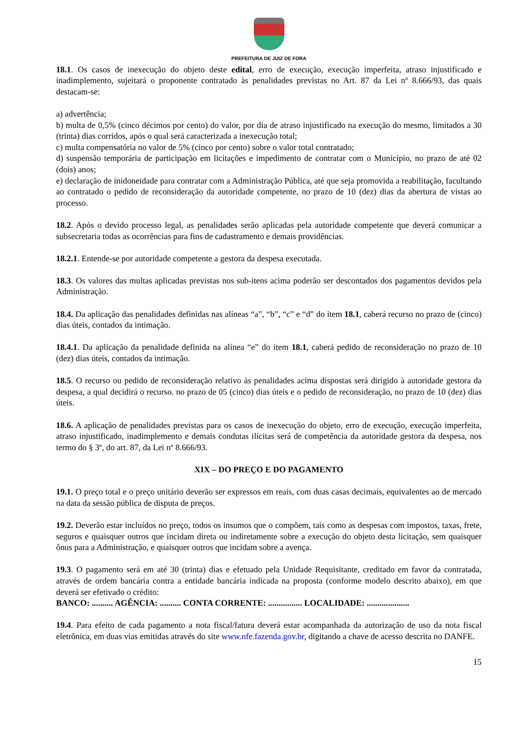PREFEITURA DE JUIZ DE FORA
18.1. Os casos de inexecução do objeto deste edital, erro de execução, execução imperfeita, atraso injustificado e inadimplemento, sujeitará o proponente contratado às penalidades previstas no Art. 87 da Lei nº 8.666/93, das quais destacam-se:
a) advertência;
b) multa de 0,5% (cinco décimos por cento) do valor, por dia de atraso injustificado na execução do mesmo, limitados a 30 (trinta) dias corridos, após o qual será caracterizada a inexecução total;
c) multa compensatória no valor de 5% (cinco por cento) sobre o valor total contratado;
d) suspensão temporária de participação em licitações e impedimento de contratar com o Município, no prazo de até 02 (dois) anos;
e) declaração de inidoneidade para contratar com a Administração Pública, até que seja promovida a reabilitação, facultando ao contratado o pedido de reconsideração da autoridade competente, no prazo de 10 (dez) dias da abertura de vistas ao processo.
18.2. Após o devido processo legal, as penalidades serão aplicadas pela autoridade competente que deverá comunicar a subsecretaria todas as ocorrências para fins de cadastramento e demais providências.
18.2.1. Entende-se por autoridade competente a gestora da despesa executada.
18.3. Os valores das multas aplicadas previstas nos sub-itens acima poderão ser descontados dos pagamentos devidos pela Administração.
18.4. Da aplicação das penalidades definidas nas alíneas “a”, “b”, “c” e “d” do item 18.1, caberá recurso no prazo de (cinco) dias úteis, contados da intimação.
18.4.1. Da aplicação da penalidade definida na alínea “e” do item 18.1, caberá pedido de reconsideração no prazo de 10 (dez) dias úteis, contados da intimação.
18.5. O recurso ou pedido de reconsideração relativo às penalidades acima dispostas será dirigido à autoridade gestora da despesa, a qual decidirá o recurso. no prazo de 05 (cinco) dias úteis e o pedido de reconsideração, no prazo de 10 (dez) dias úteis.
18.6. A aplicação de penalidades previstas para os casos de inexecução do objeto, erro de execução, execução imperfeita, atraso injustificado, inadimplemento e demais condutas ilícitas será de competência da autoridade gestora da despesa, nos termo do § 3º, do art. 87, da Lei nº 8.666/93.
XIX – DO PREÇO E DO PAGAMENTO
19.1. O preço total e o preço unitário deverão ser expressos em reais, com duas casas decimais, equivalentes ao de mercado na data da sessão pública de disputa de preços.
19.2. Deverão estar incluídos no preço, todos os insumos que o compõem, tais como as despesas com impostos, taxas, frete, seguros e quaisquer outros que incidam direta ou indiretamente sobre a execução do objeto desta licitação, sem quaisquer ônus para a Administração, e quaisquer outros que incidam sobre a avença.
19.3. O pagamento será em até 30 (trinta) dias e efetuado pela Unidade Requisitante, creditado em favor da contratada, através de ordem bancária contra a entidade bancária indicada na proposta (conforme modelo descrito abaixo), em que deverá ser efetivado o crédito:
BANCO: .......... AGÊNCIA: .......... CONTA CORRENTE: ................ LOCALIDADE: ....................
19.4. Para efeito de cada pagamento a nota fiscal/fatura deverá estar acompanhada da autorização de uso da nota fiscal eletrônica, em duas vias emitidas através do site www.nfe.fazenda.gov.br, digitando a chave de acesso descrita no DANFE.
15